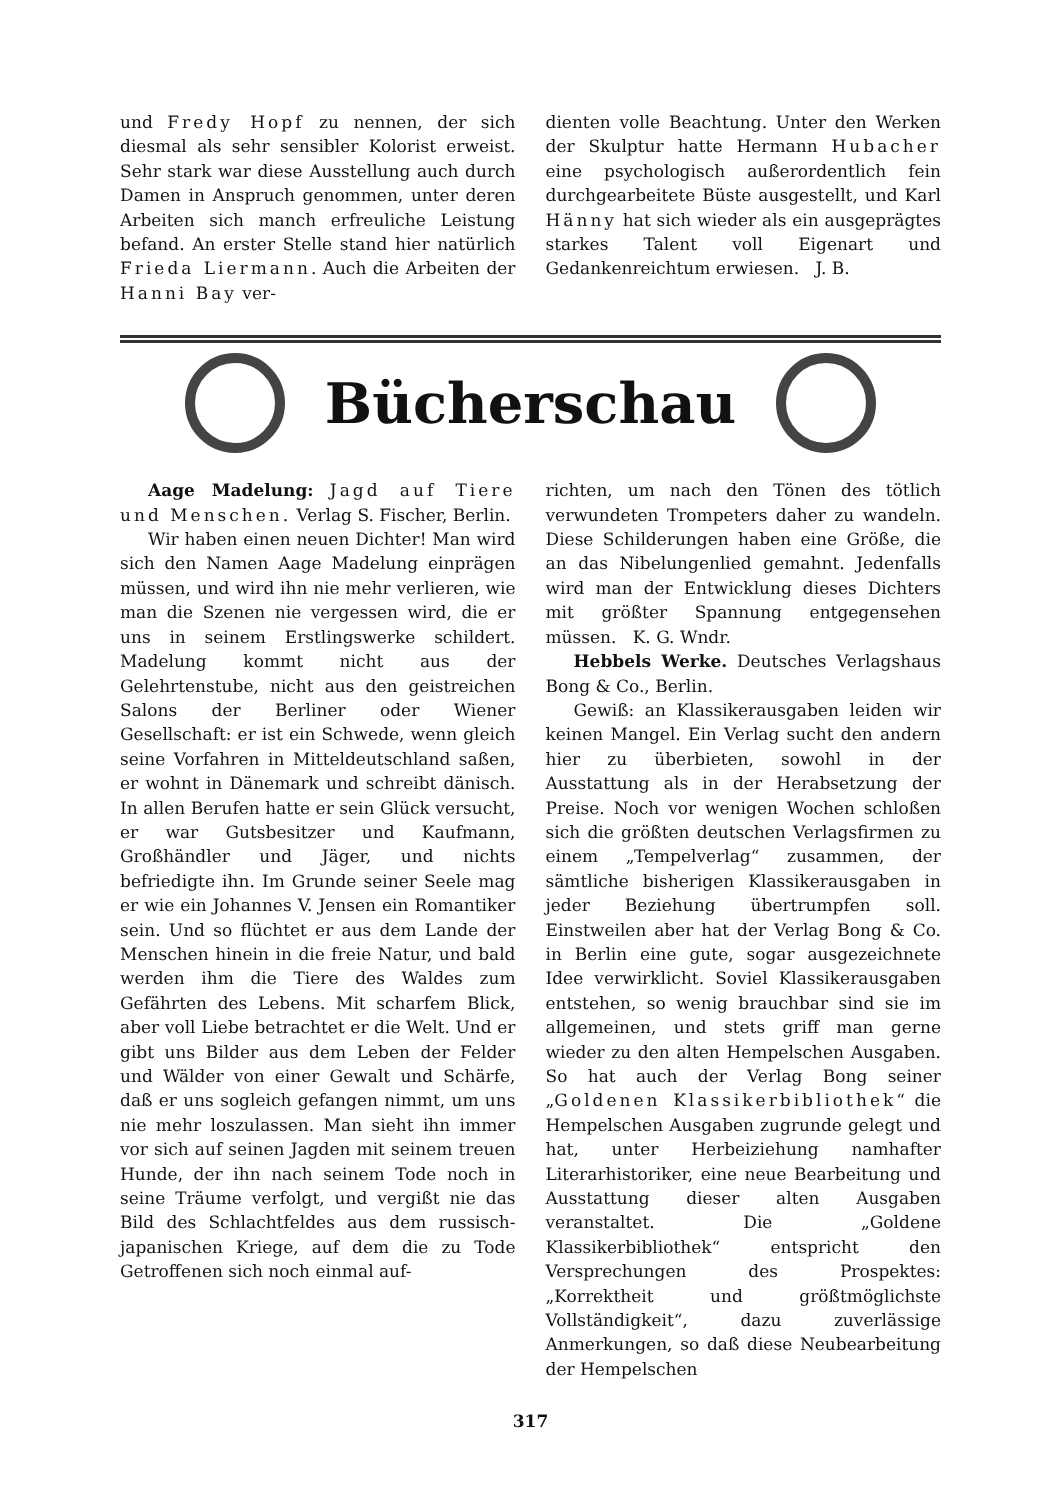und Fredy Hopf zu nennen, der sich diesmal als sehr sensibler Kolorist erweist. Sehr stark war diese Ausstellung auch durch Damen in Anspruch genommen, unter deren Arbeiten sich manch erfreuliche Leistung befand. An erster Stelle stand hier natürlich Frieda Liermann. Auch die Arbeiten der Hanni Bay ver-
dienten volle Beachtung. Unter den Werken der Skulptur hatte Hermann Hubacher eine psychologisch außerordentlich fein durchgearbeitete Büste ausgestellt, und Karl Hänny hat sich wieder als ein ausgeprägtes starkes Talent voll Eigenart und Gedankenreichtum erwiesen. J. B.
Bücherschau
Aage Madelung: Jagd auf Tiere und Menschen. Verlag S. Fischer, Berlin.
Wir haben einen neuen Dichter! Man wird sich den Namen Aage Madelung einprägen müssen, und wird ihn nie mehr verlieren, wie man die Szenen nie vergessen wird, die er uns in seinem Erstlingswerke schildert. Madelung kommt nicht aus der Gelehrtenstube, nicht aus den geistreichen Salons der Berliner oder Wiener Gesellschaft: er ist ein Schwede, wenn gleich seine Vorfahren in Mitteldeutschland saßen, er wohnt in Dänemark und schreibt dänisch. In allen Berufen hatte er sein Glück versucht, er war Gutsbesitzer und Kaufmann, Großhändler und Jäger, und nichts befriedigte ihn. Im Grunde seiner Seele mag er wie ein Johannes V. Jensen ein Romantiker sein. Und so flüchtet er aus dem Lande der Menschen hinein in die freie Natur, und bald werden ihm die Tiere des Waldes zum Gefährten des Lebens. Mit scharfem Blick, aber voll Liebe betrachtet er die Welt. Und er gibt uns Bilder aus dem Leben der Felder und Wälder von einer Gewalt und Schärfe, daß er uns sogleich gefangen nimmt, um uns nie mehr loszulassen. Man sieht ihn immer vor sich auf seinen Jagden mit seinem treuen Hunde, der ihn nach seinem Tode noch in seine Träume verfolgt, und vergißt nie das Bild des Schlachtfeldes aus dem russisch-japanischen Kriege, auf dem die zu Tode Getroffenen sich noch einmal auf-
richten, um nach den Tönen des tötlich verwundeten Trompeters daher zu wandeln. Diese Schilderungen haben eine Größe, die an das Nibelungenlied gemahnt. Jedenfalls wird man der Entwicklung dieses Dichters mit größter Spannung entgegensehen müssen. K. G. Wndr.
Hebbels Werke. Deutsches Verlagshaus Bong & Co., Berlin.
Gewiß: an Klassikerausgaben leiden wir keinen Mangel. Ein Verlag sucht den andern hier zu überbieten, sowohl in der Ausstattung als in der Herabsetzung der Preise. Noch vor wenigen Wochen schloßen sich die größten deutschen Verlagsfirmen zu einem „Tempelverlag“ zusammen, der sämtliche bisherigen Klassikerausgaben in jeder Beziehung übertrumpfen soll. Einstweilen aber hat der Verlag Bong & Co. in Berlin eine gute, sogar ausgezeichnete Idee verwirklicht. Soviel Klassikerausgaben entstehen, so wenig brauchbar sind sie im allgemeinen, und stets griff man gerne wieder zu den alten Hempelschen Ausgaben. So hat auch der Verlag Bong seiner „Goldenen Klassikerbibliothek“ die Hempelschen Ausgaben zugrunde gelegt und hat, unter Herbeiziehung namhafter Literarhistoriker, eine neue Bearbeitung und Ausstattung dieser alten Ausgaben veranstaltet. Die „Goldene Klassikerbibliothek“ entspricht den Versprechungen des Prospektes: „Korrektheit und größtmöglichste Vollständigkeit“, dazu zuverlässige Anmerkungen, so daß diese Neubearbeitung der Hempelschen
317